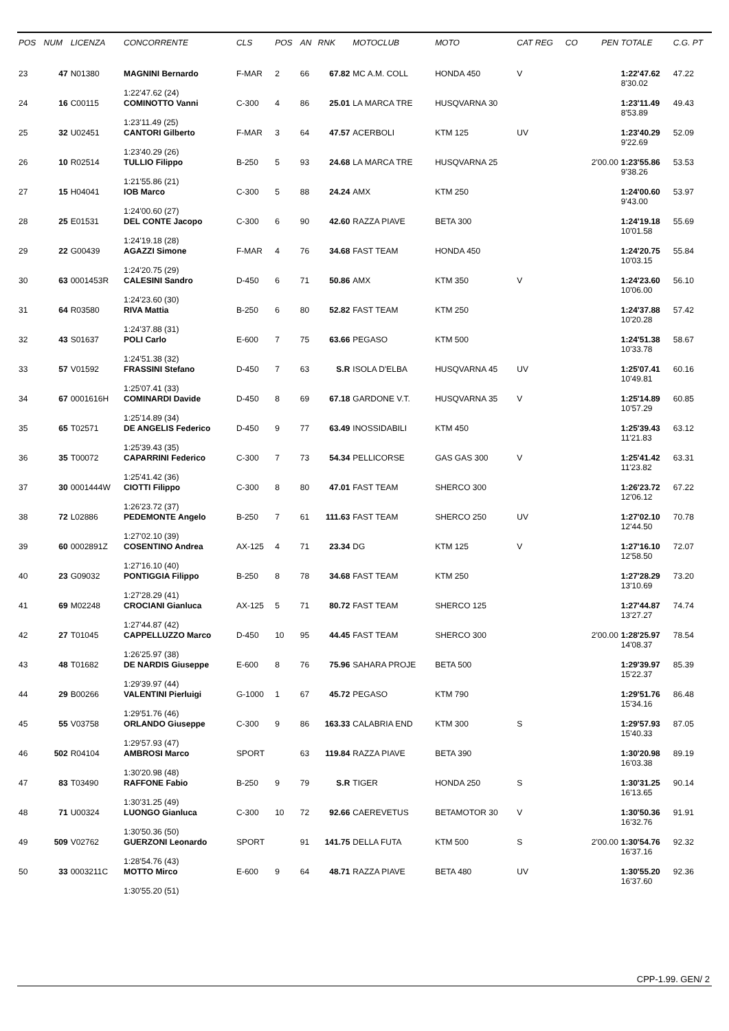| POS | NUM | LICENZA | CONCORRENTE | CLS | POS | AN | RNK | MOTOCLUB | MOTO | CAT REG | CO | PEN | TOTALE | C.G. PT |
| --- | --- | --- | --- | --- | --- | --- | --- | --- | --- | --- | --- | --- | --- | --- |
| 23 | 47 | N01380 | MAGNINI Bernardo | F-MAR | 2 | 66 | 67.82 | MC A.M. COLL | HONDA 450 | V | | | 1:22'47.62 8'30.02 | 47.22 |
| | | | 1:22'47.62 (24) | | | | | | | | | | | |
| 24 | 16 | C00115 | COMINOTTO Vanni | C-300 | 4 | 86 | 25.01 | LA MARCA TRE | HUSQVARNA 30 | | | | 1:23'11.49 8'53.89 | 49.43 |
| | | | 1:23'11.49 (25) | | | | | | | | | | | |
| 25 | 32 | U02451 | CANTORI Gilberto | F-MAR | 3 | 64 | 47.57 | ACERBOLI | KTM 125 | UV | | | 1:23'40.29 9'22.69 | 52.09 |
| | | | 1:23'40.29 (26) | | | | | | | | | | | |
| 26 | 10 | R02514 | TULLIO Filippo | B-250 | 5 | 93 | 24.68 | LA MARCA TRE | HUSQVARNA 25 | | | 2'00.00 | 1:23'55.86 9'38.26 | 53.53 |
| | | | 1:21'55.86 (21) | | | | | | | | | | | |
| 27 | 15 | H04041 | IOB Marco | C-300 | 5 | 88 | 24.24 | AMX | KTM 250 | | | | 1:24'00.60 9'43.00 | 53.97 |
| | | | 1:24'00.60 (27) | | | | | | | | | | | |
| 28 | 25 | E01531 | DEL CONTE Jacopo | C-300 | 6 | 90 | 42.60 | RAZZA PIAVE | BETA 300 | | | | 1:24'19.18 10'01.58 | 55.69 |
| | | | 1:24'19.18 (28) | | | | | | | | | | | |
| 29 | 22 | G00439 | AGAZZI Simone | F-MAR | 4 | 76 | 34.68 | FAST TEAM | HONDA 450 | | | | 1:24'20.75 10'03.15 | 55.84 |
| | | | 1:24'20.75 (29) | | | | | | | | | | | |
| 30 | 63 | 0001453R | CALESINI Sandro | D-450 | 6 | 71 | 50.86 | AMX | KTM 350 | V | | | 1:24'23.60 10'06.00 | 56.10 |
| | | | 1:24'23.60 (30) | | | | | | | | | | | |
| 31 | 64 | R03580 | RIVA Mattia | B-250 | 6 | 80 | 52.82 | FAST TEAM | KTM 250 | | | | 1:24'37.88 10'20.28 | 57.42 |
| | | | 1:24'37.88 (31) | | | | | | | | | | | |
| 32 | 43 | S01637 | POLI Carlo | E-600 | 7 | 75 | 63.66 | PEGASO | KTM 500 | | | | 1:24'51.38 10'33.78 | 58.67 |
| | | | 1:24'51.38 (32) | | | | | | | | | | | |
| 33 | 57 | V01592 | FRASSINI Stefano | D-450 | 7 | 63 | S.R | ISOLA D'ELBA | HUSQVARNA 45 | UV | | | 1:25'07.41 10'49.81 | 60.16 |
| | | | 1:25'07.41 (33) | | | | | | | | | | | |
| 34 | 67 | 0001616H | COMINARDI Davide | D-450 | 8 | 69 | 67.18 | GARDONE V.T. | HUSQVARNA 35 | V | | | 1:25'14.89 10'57.29 | 60.85 |
| | | | 1:25'14.89 (34) | | | | | | | | | | | |
| 35 | 65 | T02571 | DE ANGELIS Federico | D-450 | 9 | 77 | 63.49 | INOSSIDABILI | KTM 450 | | | | 1:25'39.43 11'21.83 | 63.12 |
| | | | 1:25'39.43 (35) | | | | | | | | | | | |
| 36 | 35 | T00072 | CAPARRINI Federico | C-300 | 7 | 73 | 54.34 | PELLICORSE | GAS GAS 300 | V | | | 1:25'41.42 11'23.82 | 63.31 |
| | | | 1:25'41.42 (36) | | | | | | | | | | | |
| 37 | 30 | 0001444W | CIOTTI Filippo | C-300 | 8 | 80 | 47.01 | FAST TEAM | SHERCO 300 | | | | 1:26'23.72 12'06.12 | 67.22 |
| | | | 1:26'23.72 (37) | | | | | | | | | | | |
| 38 | 72 | L02886 | PEDEMONTE Angelo | B-250 | 7 | 61 | 111.63 | FAST TEAM | SHERCO 250 | UV | | | 1:27'02.10 12'44.50 | 70.78 |
| | | | 1:27'02.10 (39) | | | | | | | | | | | |
| 39 | 60 | 0002891Z | COSENTINO Andrea | AX-125 | 4 | 71 | 23.34 | DG | KTM 125 | V | | | 1:27'16.10 12'58.50 | 72.07 |
| | | | 1:27'16.10 (40) | | | | | | | | | | | |
| 40 | 23 | G09032 | PONTIGGIA Filippo | B-250 | 8 | 78 | 34.68 | FAST TEAM | KTM 250 | | | | 1:27'28.29 13'10.69 | 73.20 |
| | | | 1:27'28.29 (41) | | | | | | | | | | | |
| 41 | 69 | M02248 | CROCIANI Gianluca | AX-125 | 5 | 71 | 80.72 | FAST TEAM | SHERCO 125 | | | | 1:27'44.87 13'27.27 | 74.74 |
| | | | 1:27'44.87 (42) | | | | | | | | | | | |
| 42 | 27 | T01045 | CAPPELLUZZO Marco | D-450 | 10 | 95 | 44.45 | FAST TEAM | SHERCO 300 | | | 2'00.00 | 1:28'25.97 14'08.37 | 78.54 |
| | | | 1:26'25.97 (38) | | | | | | | | | | | |
| 43 | 48 | T01682 | DE NARDIS Giuseppe | E-600 | 8 | 76 | 75.96 | SAHARA PROJE | BETA 500 | | | | 1:29'39.97 15'22.37 | 85.39 |
| | | | 1:29'39.97 (44) | | | | | | | | | | | |
| 44 | 29 | B00266 | VALENTINI Pierluigi | G-1000 | 1 | 67 | 45.72 | PEGASO | KTM 790 | | | | 1:29'51.76 15'34.16 | 86.48 |
| | | | 1:29'51.76 (46) | | | | | | | | | | | |
| 45 | 55 | V03758 | ORLANDO Giuseppe | C-300 | 9 | 86 | 163.33 | CALABRIA END | KTM 300 | S | | | 1:29'57.93 15'40.33 | 87.05 |
| | | | 1:29'57.93 (47) | | | | | | | | | | | |
| 46 | 502 | R04104 | AMBROSI Marco | SPORT | | 63 | 119.84 | RAZZA PIAVE | BETA 390 | | | | 1:30'20.98 16'03.38 | 89.19 |
| | | | 1:30'20.98 (48) | | | | | | | | | | | |
| 47 | 83 | T03490 | RAFFONE Fabio | B-250 | 9 | 79 | S.R | TIGER | HONDA 250 | S | | | 1:30'31.25 16'13.65 | 90.14 |
| | | | 1:30'31.25 (49) | | | | | | | | | | | |
| 48 | 71 | U00324 | LUONGO Gianluca | C-300 | 10 | 72 | 92.66 | CAEREVETUS | BETAMOTOR 30 | V | | | 1:30'50.36 16'32.76 | 91.91 |
| | | | 1:30'50.36 (50) | | | | | | | | | | | |
| 49 | 509 | V02762 | GUERZONI Leonardo | SPORT | | 91 | 141.75 | DELLA FUTA | KTM 500 | S | | 2'00.00 | 1:30'54.76 16'37.16 | 92.32 |
| | | | 1:28'54.76 (43) | | | | | | | | | | | |
| 50 | 33 | 0003211C | MOTTO Mirco | E-600 | 9 | 64 | 48.71 | RAZZA PIAVE | BETA 480 | UV | | | 1:30'55.20 16'37.60 | 92.36 |
| | | | 1:30'55.20 (51) | | | | | | | | | | | |
CPP-1.99. GEN/ 2